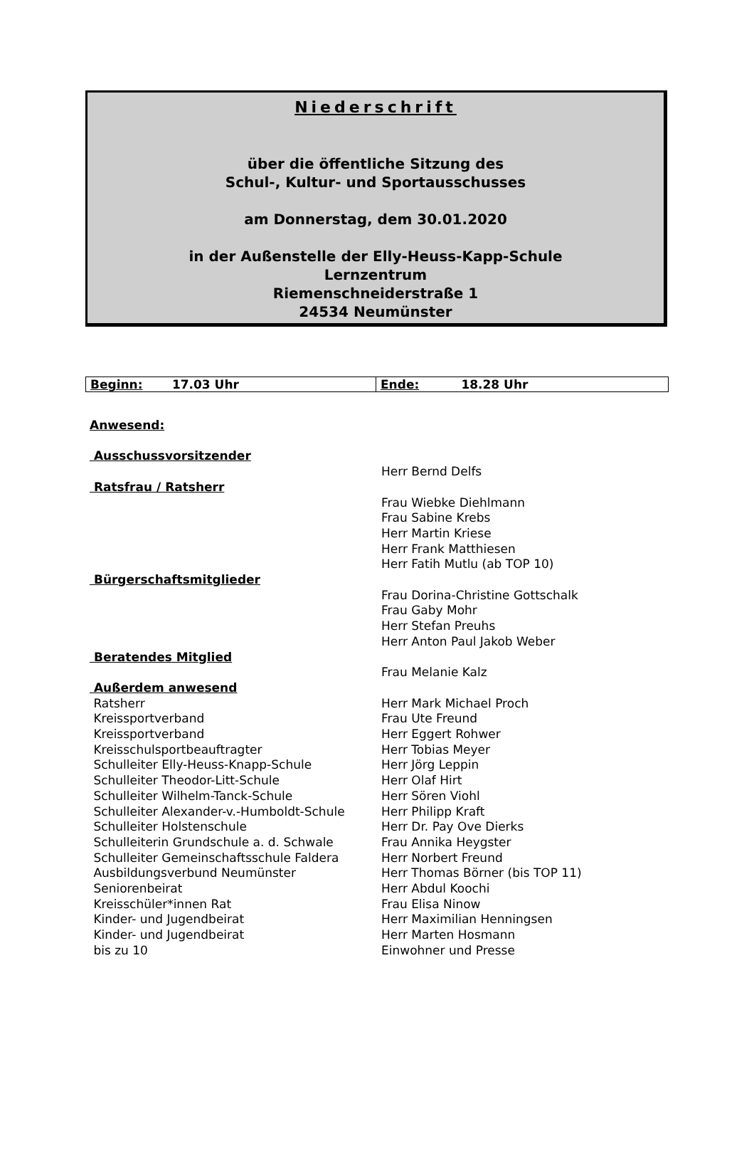Niederschrift
über die öffentliche Sitzung des
Schul-, Kultur- und Sportausschusses
am Donnerstag, dem 30.01.2020
in der Außenstelle der Elly-Heuss-Kapp-Schule
Lernzentrum
Riemenschneiderstraße 1
24534 Neumünster
| Beginn: 17.03 Uhr | Ende: 18.28 Uhr |
| Anwesend: | |
| Ausschussvorsitzender | |
| | Herr Bernd Delfs |
| Ratsfrau / Ratsherr | |
| | Frau Wiebke Diehlmann |
| | Frau Sabine Krebs |
| | Herr Martin Kriese |
| | Herr Frank Matthiesen |
| | Herr Fatih Mutlu (ab TOP 10) |
| Bürgerschaftsmitglieder | |
| | Frau Dorina-Christine Gottschalk |
| | Frau Gaby Mohr |
| | Herr Stefan Preuhs |
| | Herr Anton Paul Jakob Weber |
| Beratendes Mitglied | |
| | Frau Melanie Kalz |
| Außerdem anwesend | |
| Ratsherr | Herr Mark Michael Proch |
| Kreissportverband | Frau Ute Freund |
| Kreissportverband | Herr Eggert Rohwer |
| Kreisschulsportbeauftragter | Herr Tobias Meyer |
| Schulleiter Elly-Heuss-Knapp-Schule | Herr Jörg Leppin |
| Schulleiter Theodor-Litt-Schule | Herr Olaf Hirt |
| Schulleiter Wilhelm-Tanck-Schule | Herr Sören Viohl |
| Schulleiter Alexander-v.-Humboldt-Schule | Herr Philipp Kraft |
| Schulleiter Holstenschule | Herr Dr. Pay Ove Dierks |
| Schulleiterin Grundschule a. d. Schwale | Frau Annika Heygster |
| Schulleiter Gemeinschaftsschule Faldera | Herr Norbert Freund |
| Ausbildungsverbund Neumünster | Herr Thomas Börner (bis TOP 11) |
| Seniorenbeirat | Herr Abdul Koochi |
| Kreisschüler*innen Rat | Frau Elisa Ninow |
| Kinder- und Jugendbeirat | Herr Maximilian Henningsen |
| Kinder- und Jugendbeirat | Herr Marten Hosmann |
| bis zu 10 | Einwohner und Presse |